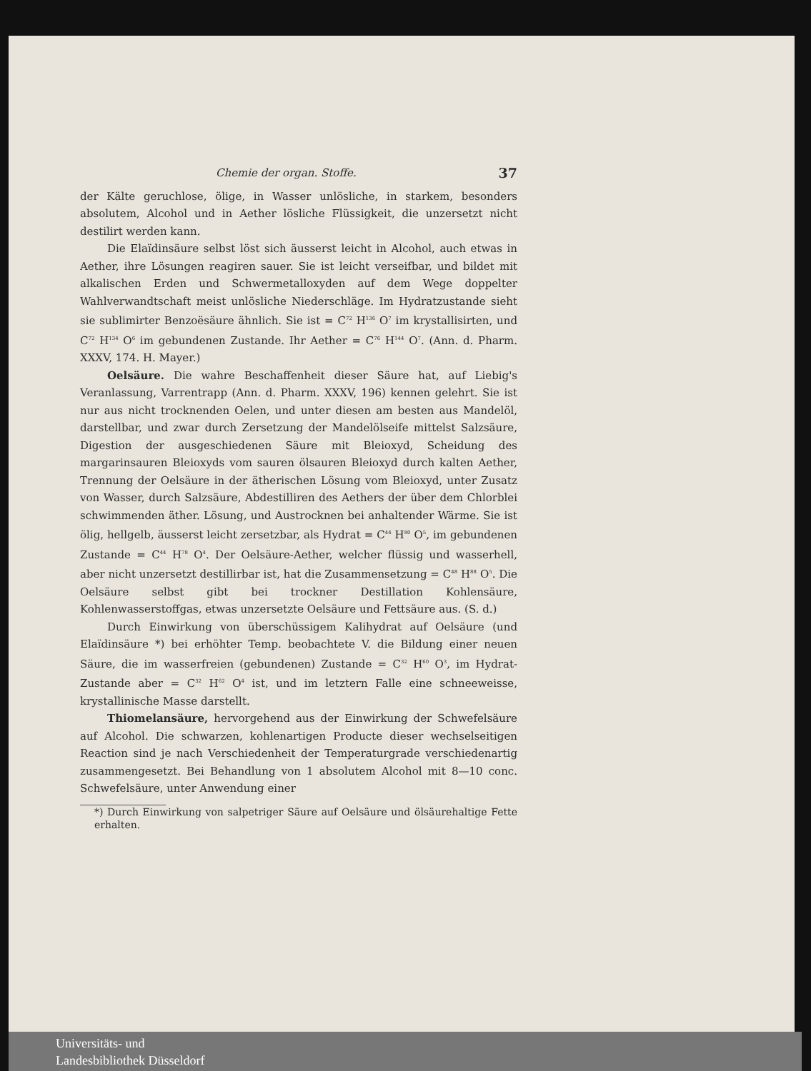Chemie der organ. Stoffe. 37
der Kälte geruchlose, ölige, in Wasser unlösliche, in starkem, besonders absolutem, Alcohol und in Aether lösliche Flüssigkeit, die unzersetzt nicht destilirt werden kann.
Die Elaïdinsäure selbst löst sich äusserst leicht in Alcohol, auch etwas in Aether, ihre Lösungen reagiren sauer. Sie ist leicht verseifbar, und bildet mit alkalischen Erden und Schwermetalloxyden auf dem Wege doppelter Wahlverwandtschaft meist unlösliche Niederschläge. Im Hydratzustande sieht sie sublimirter Benzoësäure ähnlich. Sie ist = C<sup>72</sup> H<sup>136</sup> O<sup>7</sup> im krystallisirten, und C<sup>72</sup> H<sup>134</sup> O<sup>6</sup> im gebundenen Zustande. Ihr Aether = C<sup>76</sup> H<sup>144</sup> O<sup>7</sup>. (Ann. d. Pharm. XXXV, 174. H. Mayer.)
Oelsäure. Die wahre Beschaffenheit dieser Säure hat, auf Liebig's Veranlassung, Varrentrapp (Ann. d. Pharm. XXXV, 196) kennen gelehrt. Sie ist nur aus nicht trocknenden Oelen, und unter diesen am besten aus Mandelöl, darstellbar, und zwar durch Zersetzung der Mandelölseife mittelst Salzsäure, Digestion der ausgeschiedenen Säure mit Bleioxyd, Scheidung des margarinsauren Bleioxyds vom sauren ölsauren Bleioxyd durch kalten Aether, Trennung der Oelsäure in der ätherischen Lösung vom Bleioxyd, unter Zusatz von Wasser, durch Salzsäure, Abdestilliren des Aethers der über dem Chlorblei schwimmenden äther. Lösung, und Austrocknen bei anhaltender Wärme. Sie ist ölig, hellgelb, äusserst leicht zersetzbar, als Hydrat = C<sup>44</sup> H<sup>80</sup> O<sup>5</sup>, im gebundenen Zustande = C<sup>44</sup> H<sup>78</sup> O<sup>4</sup>. Der Oelsäure-Aether, welcher flüssig und wasserhell, aber nicht unzersetzt destillirbar ist, hat die Zusammensetzung = C<sup>48</sup> H<sup>88</sup> O<sup>5</sup>. Die Oelsäure selbst gibt bei trockner Destillation Kohlensäure, Kohlenwasserstoffgas, etwas unzersetzte Oelsäure und Fettsäure aus. (S. d.)
Durch Einwirkung von überschüssigem Kalihydrat auf Oelsäure (und Elaïdinsäure *) bei erhöhter Temp. beobachtete V. die Bildung einer neuen Säure, die im wasserfreien (gebundenen) Zustande = C<sup>32</sup> H<sup>60</sup> O<sup>3</sup>, im Hydrat-Zustande aber = C<sup>32</sup> H<sup>62</sup> O<sup>4</sup> ist, und im letztern Falle eine schneeweisse, krystallinische Masse darstellt.
Thiomelansäure, hervorgehend aus der Einwirkung der Schwefelsäure auf Alcohol. Die schwarzen, kohlenartigen Producte dieser wechselseitigen Reaction sind je nach Verschiedenheit der Temperaturgrade verschiedenartig zusammengesetzt. Bei Behandlung von 1 absolutem Alcohol mit 8—10 conc. Schwefelsäure, unter Anwendung einer
*) Durch Einwirkung von salpetriger Säure auf Oelsäure und ölsäurehaltige Fette erhalten.
Universitäts- und
Landesbibliothek Düsseldorf